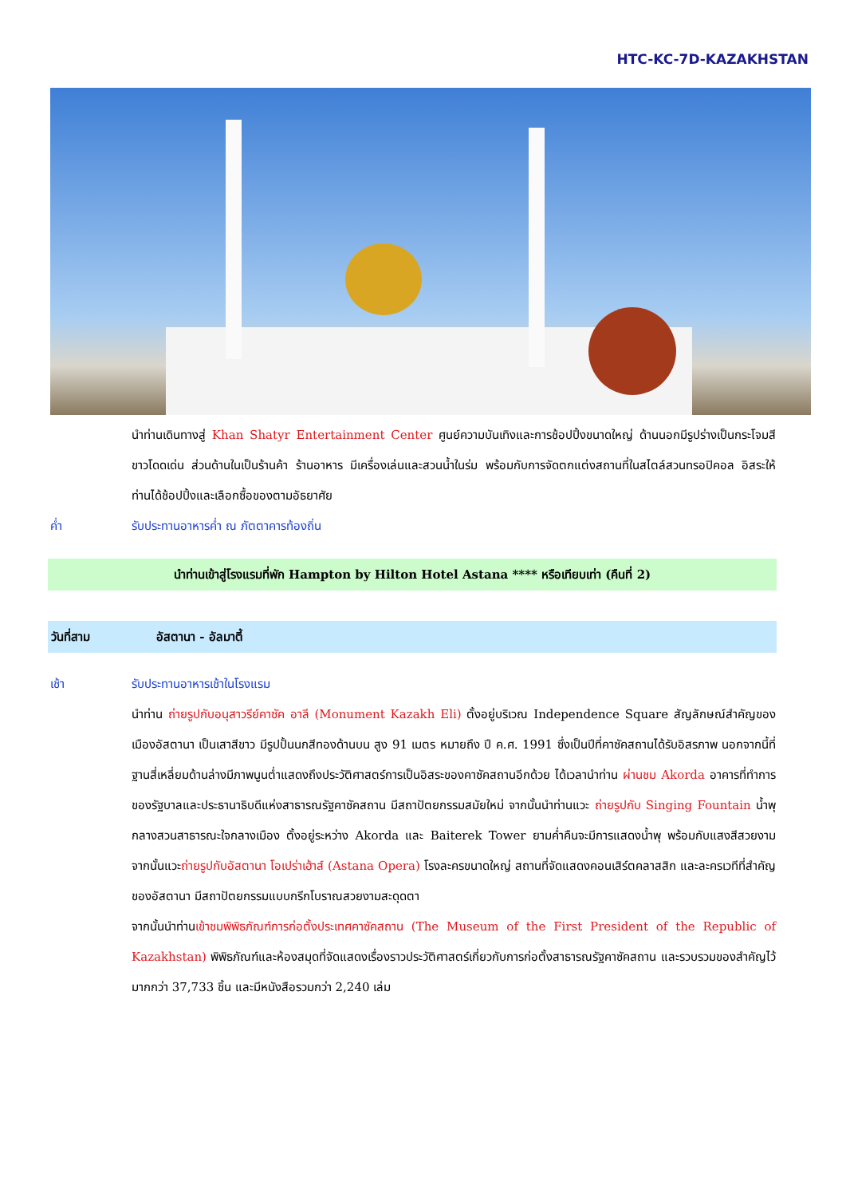HTC-KC-7D-KAZAKHSTAN
นำท่านเดินทางสู่ Khan Shatyr Entertainment Center ศูนย์ความบันเทิงและการช้อปปิ้งขนาดใหญ่ ด้านนอกมีรูปร่างเป็นกระโจมสีขาวโดดเด่น ส่วนด้านในเป็นร้านค้า ร้านอาหาร มีเครื่องเล่นและสวนน้ำในร่ม พร้อมกับการจัดตกแต่งสถานที่ในสไตล์สวนทรอปิคอล อิสระให้ท่านได้ช้อปปิ้งและเลือกซื้อของตามอัธยาศัย
ค่ำ รับประทานอาหารค่ำ ณ ภัตตาคารท้องถิ่น
นำท่านเข้าสู่โรงแรมที่พัก Hampton by Hilton Hotel Astana **** หรือเทียบเท่า (คืนที่ 2)
วันที่สาม อัสตานา - อัลมาตี้
เช้า รับประทานอาหารเช้าในโรงแรม
นำท่าน ถ่ายรูปกับอนุสาวรีย์คาซัค อาลี (Monument Kazakh Eli) ตั้งอยู่บริเวณ Independence Square สัญลักษณ์สำคัญของเมืองอัสตานา เป็นเสาสีขาว มีรูปปั้นนกสีทองด้านบน สูง 91 เมตร หมายถึง ปี ค.ศ. 1991 ซึ่งเป็นปีที่คาซัคสถานได้รับอิสรภาพ นอกจากนี้ที่ฐานสี่เหลี่ยมด้านล่างมีภาพนูนต่ำแสดงถึงประวัติศาสตร์การเป็นอิสระของคาซัคสถานอีกด้วย ได้เวลานำท่าน ผ่านชม Akorda อาคารที่ทำการของรัฐบาลและประธานาธิบดีแห่งสาธารณรัฐคาซัคสถาน มีสถาปัตยกรรมสมัยใหม่ จากนั้นนำท่านแวะ ถ่ายรูปกับ Singing Fountain น้ำพุกลางสวนสาธารณะใจกลางเมือง ตั้งอยู่ระหว่าง Akorda และ Baiterek Tower ยามค่ำคืนจะมีการแสดงน้ำพุ พร้อมกับแสงสีสวยงาม จากนั้นแวะถ่ายรูปกับอัสตานา โอเปร่าเฮ้าส์ (Astana Opera) โรงละครขนาดใหญ่ สถานที่จัดแสดงคอนเสิร์ตคลาสสิก และละครเวทีที่สำคัญของอัสตานา มีสถาปัตยกรรมแบบกรีกโบราณสวยงามสะดุดตา
จากนั้นนำท่านเข้าชมพิพิธภัณฑ์การก่อตั้งประเทศคาซัคสถาน (The Museum of the First President of the Republic of Kazakhstan) พิพิธภัณฑ์และห้องสมุดที่จัดแสดงเรื่องราวประวัติศาสตร์เกี่ยวกับการก่อตั้งสาธารณรัฐคาซัคสถาน และรวบรวมของสำคัญไว้มากกว่า 37,733 ชิ้น และมีหนังสือรวมกว่า 2,240 เล่ม